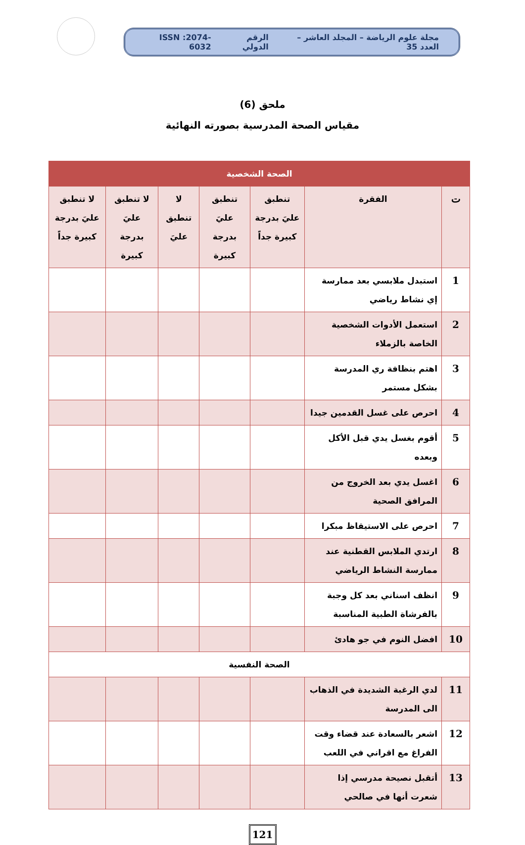مجلة علوم الرياضة – المجلد العاشر – العدد 35 الرقم الدولي ISSN :2074-6032
ملحق (6)
مقياس الصحة المدرسية بصورته النهائية
| الصحة الشخصية | | | | | | |
| ت | الفقرة | تنطبق عليَ بدرجة كبيرة جداً | تنطبق عليَ بدرجة كبيرة | لا تنطبق عليَ | لا تنطبق عليَ بدرجة كبيرة | لا تنطبق عليَ بدرجة كبيرة جداً |
| 1 | استبدل ملابسي بعد ممارسة إي نشاط رياضي | | | | | |
| 2 | استعمل الأدوات الشخصية الخاصة بالزملاء | | | | | |
| 3 | اهتم بنظافة ري المدرسة بشكل مستمر | | | | | |
| 4 | احرص على غسل القدمين جيدا | | | | | |
| 5 | أقوم بغسل يدي قبل الأكل وبعده | | | | | |
| 6 | اغسل يدي بعد الخروج من المرافق الصحية | | | | | |
| 7 | احرص على الاستيقاظ مبكرا | | | | | |
| 8 | ارتدي الملابس القطنية عند ممارسة النشاط الرياضي | | | | | |
| 9 | انظف اسناني بعد كل وجبة بالفرشاة الطبية المناسبة | | | | | |
| 10 | افضل النوم في جو هادئ | | | | | |
| الصحة النفسية | | | | | | |
| 11 | لدي الرغبة الشديدة في الذهاب الى المدرسة | | | | | |
| 12 | اشعر بالسعادة عند قضاء وقت الفراغ مع اقراني في اللعب | | | | | |
| 13 | أتقبل نصيحة مدرسي إذا شعرت أنها في صالحي | | | | | |
121